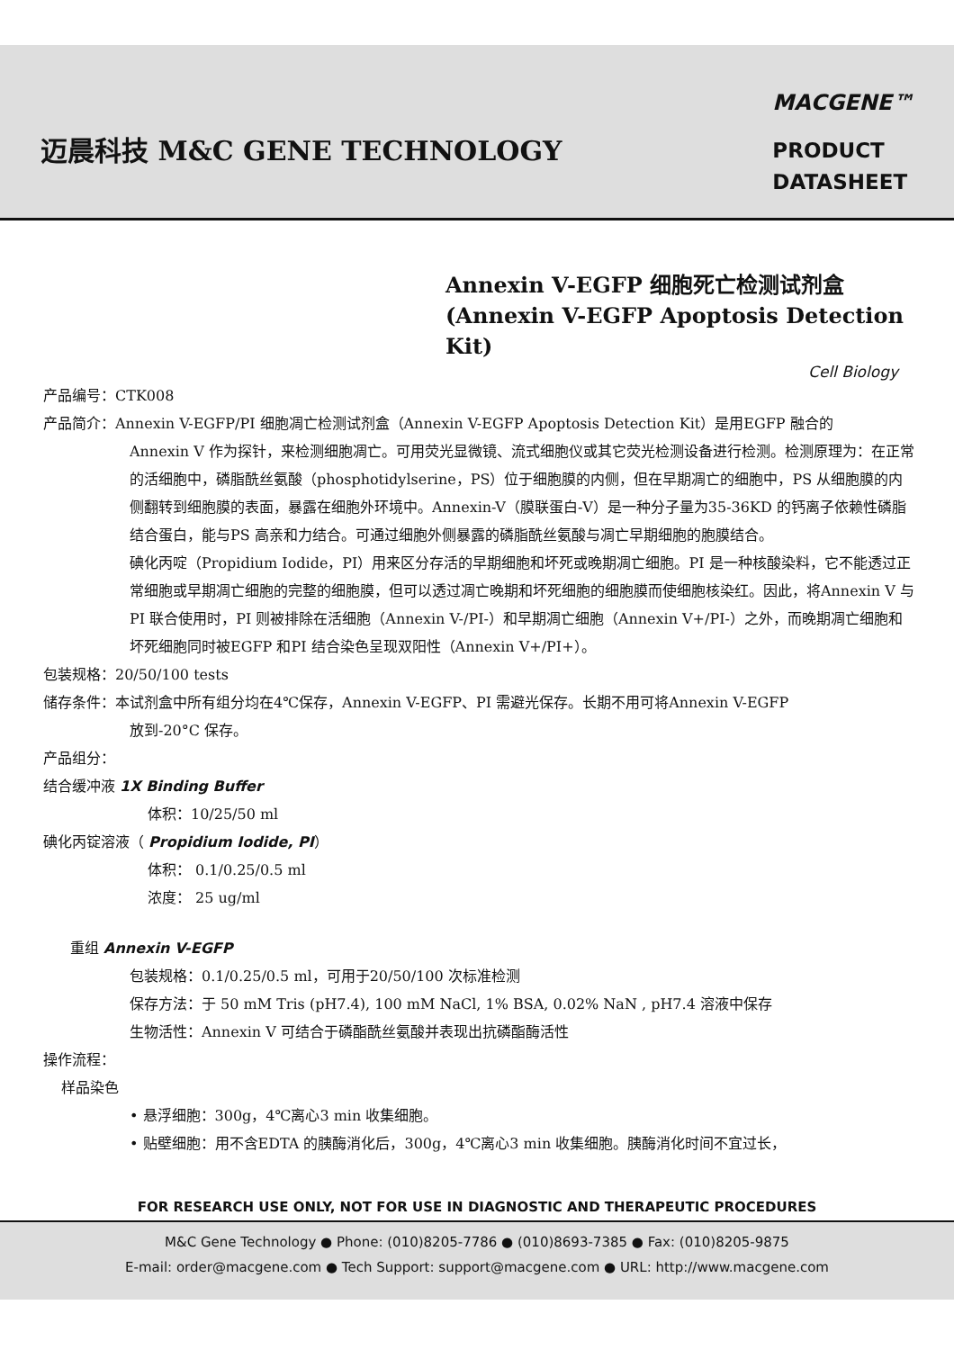迈晨科技 M&C GENE TECHNOLOGY
MACGENE™
PRODUCT
DATASHEET
Annexin V-EGFP 细胞死亡检测试剂盒
(Annexin V-EGFP Apoptosis Detection Kit)
Cell Biology
产品编号：CTK008
产品简介：Annexin V-EGFP/PI 细胞凋亡检测试剂盒（Annexin V-EGFP Apoptosis Detection Kit）是用EGFP 融合的
Annexin V 作为探针，来检测细胞凋亡。可用荧光显微镜、流式细胞仪或其它荧光检测设备进行检测。检测原理为：在正常的活细胞中，磷脂酰丝氨酸（phosphotidylserine，PS）位于细胞膜的内侧，但在早期凋亡的细胞中，PS 从细胞膜的内侧翻转到细胞膜的表面，暴露在细胞外环境中。Annexin-V（膜联蛋白-V）是一种分子量为35-36KD 的钙离子依赖性磷脂结合蛋白，能与PS 高亲和力结合。可通过细胞外侧暴露的磷脂酰丝氨酸与凋亡早期细胞的胞膜结合。
碘化丙啶（Propidium Iodide，PI）用来区分存活的早期细胞和坏死或晚期凋亡细胞。PI 是一种核酸染料，它不能透过正常细胞或早期凋亡细胞的完整的细胞膜，但可以透过凋亡晚期和坏死细胞的细胞膜而使细胞核染红。因此，将Annexin V 与PI 联合使用时，PI 则被排除在活细胞（Annexin V-/PI-）和早期凋亡细胞（Annexin V+/PI-）之外，而晚期凋亡细胞和坏死细胞同时被EGFP 和PI 结合染色呈现双阳性（Annexin V+/PI+）。
包装规格：20/50/100 tests
储存条件：本试剂盒中所有组分均在4℃保存，Annexin V-EGFP、PI 需避光保存。长期不用可将Annexin V-EGFP
放到-20°C 保存。
产品组分：
结合缓冲液 1X Binding Buffer
体积：10/25/50 ml
碘化丙锭溶液（ Propidium Iodide, PI）
体积： 0.1/0.25/0.5 ml
浓度： 25 ug/ml
重组 Annexin V-EGFP
包装规格：0.1/0.25/0.5 ml，可用于20/50/100 次标准检测
保存方法：于 50 mM Tris (pH7.4), 100 mM NaCl, 1% BSA, 0.02% NaN , pH7.4 溶液中保存
生物活性：Annexin V 可结合于磷酯酰丝氨酸并表现出抗磷酯酶活性
操作流程：
样品染色
• 悬浮细胞：300g，4℃离心3 min 收集细胞。
• 贴壁细胞：用不含EDTA 的胰酶消化后，300g，4℃离心3 min 收集细胞。胰酶消化时间不宜过长，
FOR RESEARCH USE ONLY, NOT FOR USE IN DIAGNOSTIC AND THERAPEUTIC PROCEDURES
M&C Gene Technology ● Phone: (010)8205-7786 ● (010)8693-7385 ● Fax: (010)8205-9875
E-mail: order@macgene.com ● Tech Support: support@macgene.com ● URL: http://www.macgene.com